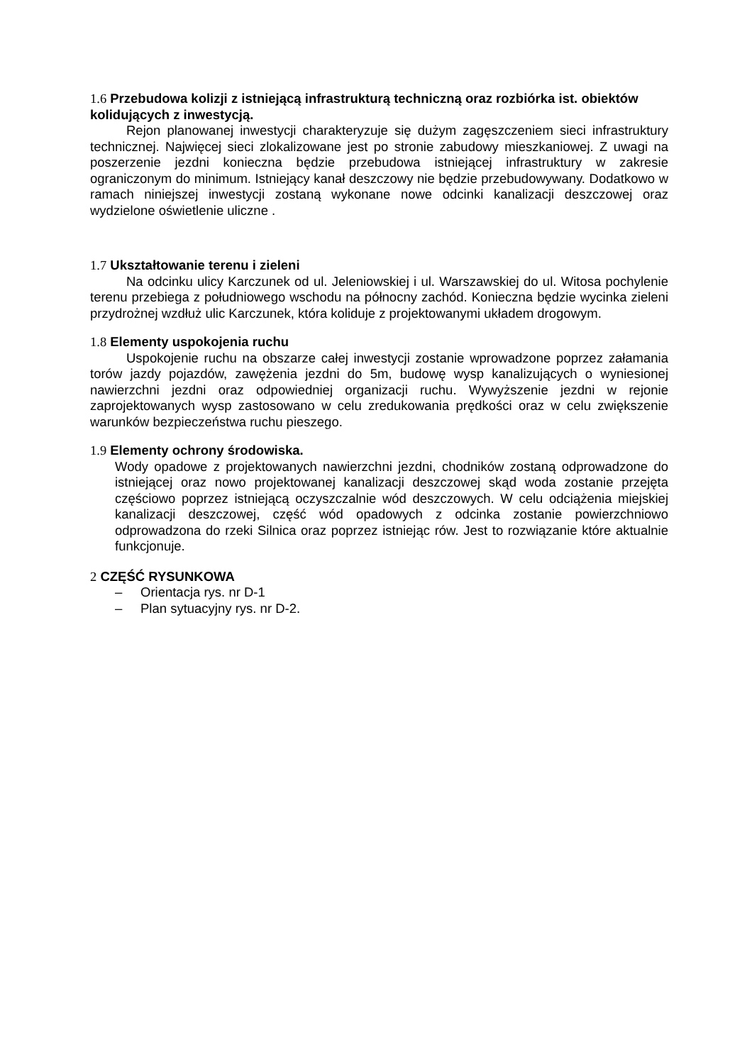1.6 Przebudowa kolizji z istniejącą infrastrukturą techniczną oraz rozbiórka ist. obiektów kolidujących z inwestycją.
Rejon planowanej inwestycji charakteryzuje się dużym zagęszczeniem sieci infrastruktury technicznej. Najwięcej sieci zlokalizowane jest po stronie zabudowy mieszkaniowej. Z uwagi na poszerzenie jezdni konieczna będzie przebudowa istniejącej infrastruktury w zakresie ograniczonym do minimum. Istniejący kanał deszczowy nie będzie przebudowywany. Dodatkowo w ramach niniejszej inwestycji zostaną wykonane nowe odcinki kanalizacji deszczowej oraz wydzielone oświetlenie uliczne .
1.7 Ukształtowanie terenu i zieleni
Na odcinku ulicy Karczunek od ul. Jeleniowskiej i ul. Warszawskiej do ul. Witosa pochylenie terenu przebiega z południowego wschodu na północny zachód. Konieczna będzie wycinka zieleni przydrożnej wzdłuż ulic Karczunek, która koliduje z projektowanymi układem drogowym.
1.8 Elementy uspokojenia ruchu
Uspokojenie ruchu na obszarze całej inwestycji zostanie wprowadzone poprzez załamania torów jazdy pojazdów, zawężenia jezdni do 5m, budowę wysp kanalizujących o wyniesionej nawierzchni jezdni oraz odpowiedniej organizacji ruchu. Wywyższenie jezdni w rejonie zaprojektowanych wysp zastosowano w celu zredukowania prędkości oraz w celu zwiększenie warunków bezpieczeństwa ruchu pieszego.
1.9 Elementy ochrony środowiska.
Wody opadowe z projektowanych nawierzchni jezdni, chodników zostaną odprowadzone do istniejącej oraz nowo projektowanej kanalizacji deszczowej skąd woda zostanie przejęta częściowo poprzez istniejącą oczyszczalnie wód deszczowych. W celu odciążenia miejskiej kanalizacji deszczowej, część wód opadowych z odcinka zostanie powierzchniowo odprowadzona do rzeki Silnica oraz poprzez istniejąc rów. Jest to rozwiązanie które aktualnie funkcjonuje.
2 CZĘŚĆ RYSUNKOWA
– Orientacja rys. nr D-1
– Plan sytuacyjny rys. nr D-2.